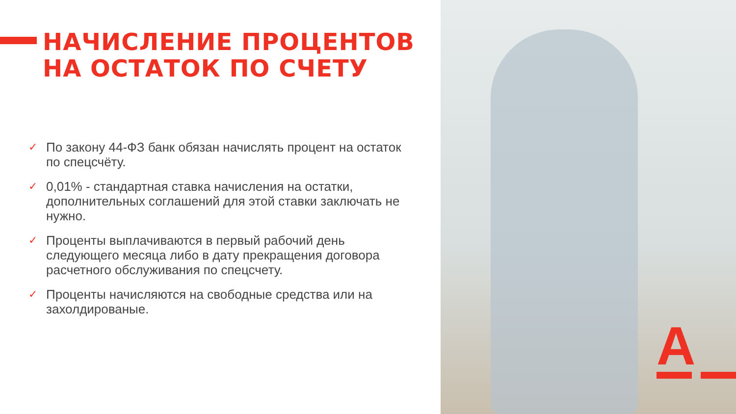НАЧИСЛЕНИЕ ПРОЦЕНТОВ
НА ОСТАТОК ПО СЧЕТУ
✓ По закону 44-ФЗ банк обязан начислять процент на остаток по спецсчёту.
✓ 0,01% - стандартная ставка начисления на остатки, дополнительных соглашений для этой ставки заключать не нужно.
✓ Проценты выплачиваются в первый рабочий день следующего месяца либо в дату прекращения договора расчетного обслуживания по спецсчету.
✓ Проценты начисляются на свободные средства или на захолдированые.
A